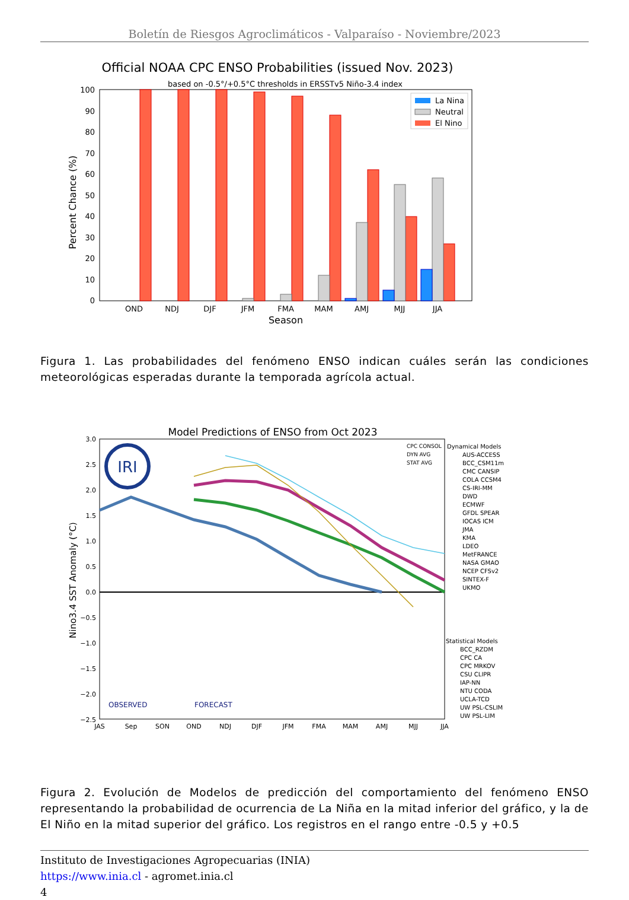Boletín de Riesgos Agroclimáticos - Valparaíso - Noviembre/2023
Official NOAA CPC ENSO Probabilities (issued Nov. 2023)
based on -0.5°/+0.5°C thresholds in ERSSTv5 Niño-3.4 index
Percent Chance (%)
0
10
20
30
40
50
60
70
80
90
100
OND
NDJ
DJF
JFM
FMA
MAM
AMJ
MJJ
JJA
Season
La Nina
Neutral
El Nino
Figura 1. Las probabilidades del fenómeno ENSO indican cuáles serán las condiciones meteorológicas esperadas durante la temporada agrícola actual.
Model Predictions of ENSO from Oct 2023
Nino3.4 SST Anomaly (°C)
3.0
2.5
2.0
1.5
1.0
0.5
0.0
−0.5
−1.0
−1.5
−2.0
−2.5
IRI
OBSERVED
FORECAST
JAS
Sep
SON
OND
NDJ
DJF
JFM
FMA
MAM
AMJ
MJJ
JJA
CPC CONSOL
DYN AVG
STAT AVG
Dynamical Models
AUS-ACCESS
BCC_CSM11m
CMC CANSIP
COLA CCSM4
CS-IRI-MM
DWD
ECMWF
GFDL SPEAR
IOCAS ICM
JMA
KMA
LDEO
MetFRANCE
NASA GMAO
NCEP CFSv2
SINTEX-F
UKMO
Statistical Models
BCC_RZDM
CPC CA
CPC MRKOV
CSU CLIPR
IAP-NN
NTU CODA
UCLA-TCD
UW PSL-CSLIM
UW PSL-LIM
Figura 2. Evolución de Modelos de predicción del comportamiento del fenómeno ENSO representando la probabilidad de ocurrencia de La Niña en la mitad inferior del gráfico, y la de El Niño en la mitad superior del gráfico. Los registros en el rango entre -0.5 y +0.5
Instituto de Investigaciones Agropecuarias (INIA)
https://www.inia.cl - agromet.inia.cl
4